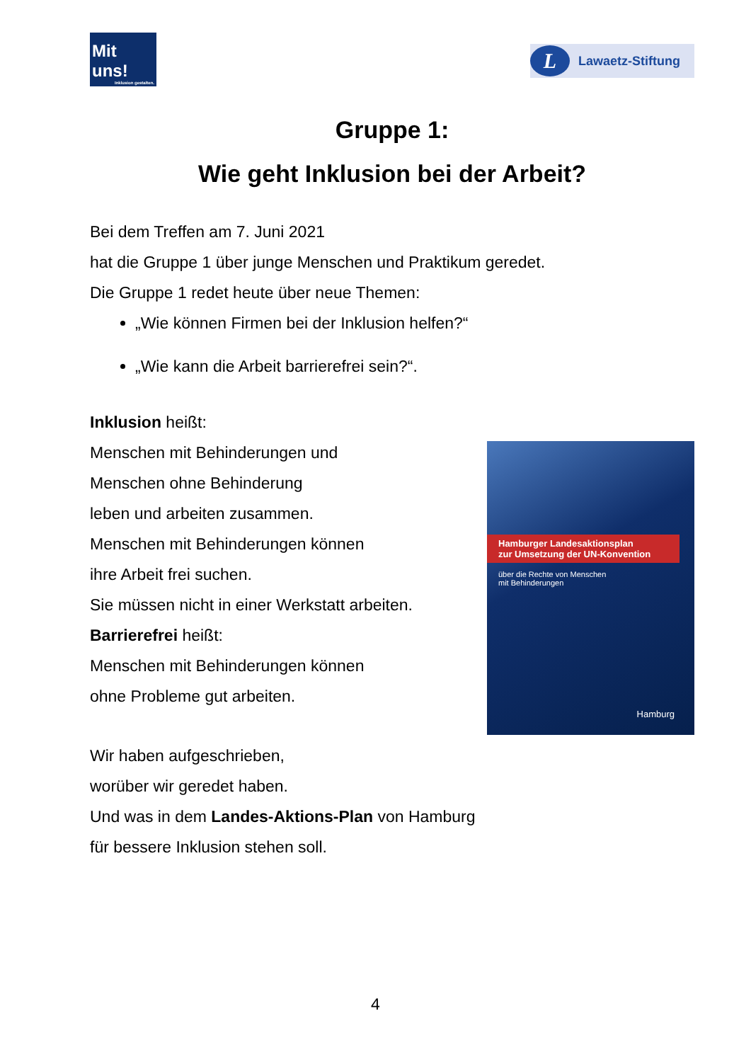Mit uns!
Inklusion gestalten.
L Lawaetz-Stiftung
Gruppe 1:
Wie geht Inklusion bei der Arbeit?
Bei dem Treffen am 7. Juni 2021
hat die Gruppe 1 über junge Menschen und Praktikum geredet.
Die Gruppe 1 redet heute über neue Themen:
„Wie können Firmen bei der Inklusion helfen?“
„Wie kann die Arbeit barrierefrei sein?“.
Inklusion heißt:
Menschen mit Behinderungen und
Menschen ohne Behinderung
leben und arbeiten zusammen.
Menschen mit Behinderungen können
ihre Arbeit frei suchen.
Sie müssen nicht in einer Werkstatt arbeiten.
Barrierefrei heißt:
Menschen mit Behinderungen können
ohne Probleme gut arbeiten.
Hamburger Landesaktionsplan
zur Umsetzung der UN-Konvention
über die Rechte von Menschen
mit Behinderungen
Hamburg
Wir haben aufgeschrieben,
worüber wir geredet haben.
Und was in dem Landes-Aktions-Plan von Hamburg
für bessere Inklusion stehen soll.
4